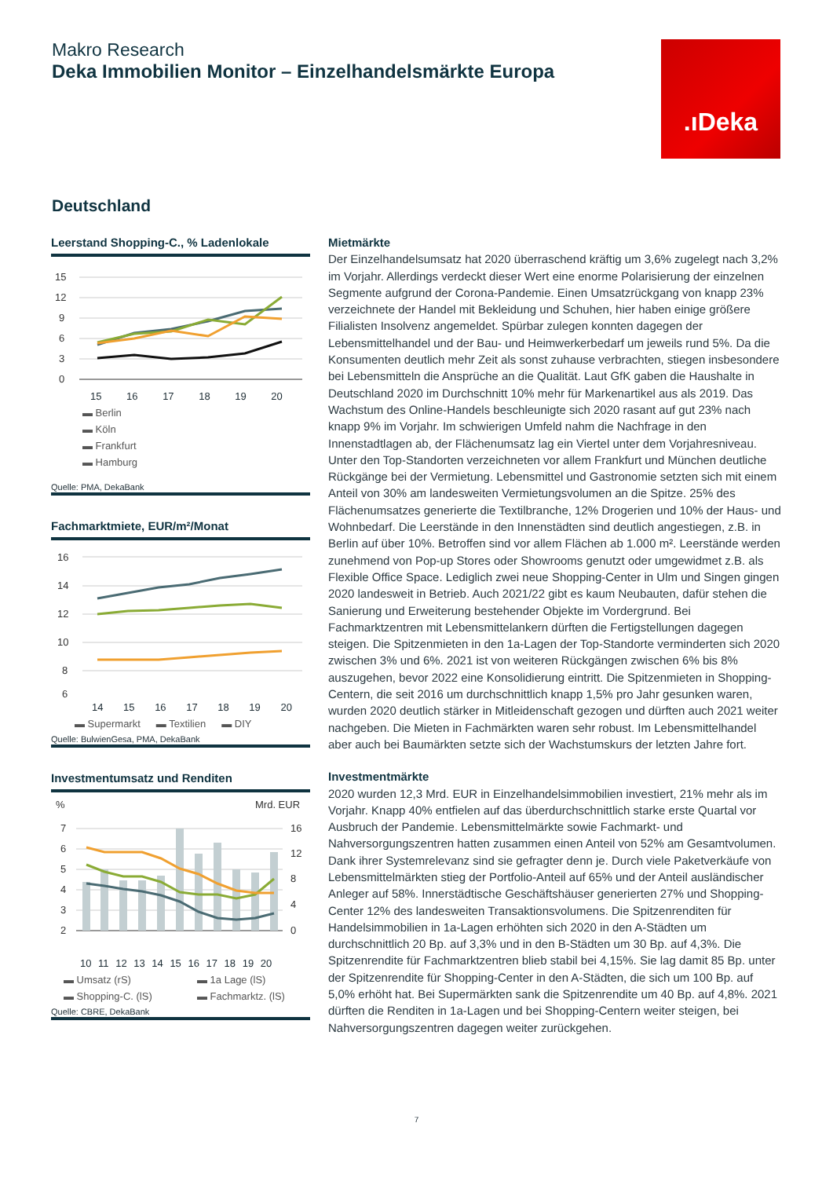Makro Research
Deka Immobilien Monitor – Einzelhandelsmärkte Europa
.ıDeka
Deutschland
Leerstand Shopping-C., % Ladenlokale
15
12
9
6
3
0
15 16 17 18 19 20
▬ Berlin ▬ Köln ▬ Frankfurt ▬ Hamburg
Quelle: PMA, DekaBank
Fachmarktmiete, EUR/m²/Monat
16
14
12
10
8
6
14 15 16 17 18 19 20
▬ Supermarkt ▬ Textilien ▬ DIY
Quelle: BulwienGesa, PMA, DekaBank
Investmentumsatz und Renditen
%
Mrd. EUR
7
6
5
4
3
2
16
12
8
4
0
10 11 12 13 14 15 16 17 18 19 20
▬ Umsatz (rS) ▬ 1a Lage (lS) ▬ Shopping-C. (lS) ▬ Fachmarktz. (lS)
Quelle: CBRE, DekaBank
Mietmärkte
Der Einzelhandelsumsatz hat 2020 überraschend kräftig um 3,6% zugelegt nach 3,2% im Vorjahr. Allerdings verdeckt dieser Wert eine enorme Polarisierung der einzelnen Segmente aufgrund der Corona-Pandemie. Einen Umsatzrückgang von knapp 23% verzeichnete der Handel mit Bekleidung und Schuhen, hier haben einige größere Filialisten Insolvenz angemeldet. Spürbar zulegen konnten dagegen der Lebensmittelhandel und der Bau- und Heimwerkerbedarf um jeweils rund 5%. Da die Konsumenten deutlich mehr Zeit als sonst zuhause verbrachten, stiegen insbesondere bei Lebensmitteln die Ansprüche an die Qualität. Laut GfK gaben die Haushalte in Deutschland 2020 im Durchschnitt 10% mehr für Markenartikel aus als 2019. Das Wachstum des Online-Handels beschleunigte sich 2020 rasant auf gut 23% nach knapp 9% im Vorjahr. Im schwierigen Umfeld nahm die Nachfrage in den Innenstadtlagen ab, der Flächenumsatz lag ein Viertel unter dem Vorjahresniveau. Unter den Top-Standorten verzeichneten vor allem Frankfurt und München deutliche Rückgänge bei der Vermietung. Lebensmittel und Gastronomie setzten sich mit einem Anteil von 30% am landesweiten Vermietungsvolumen an die Spitze. 25% des Flächenumsatzes generierte die Textilbranche, 12% Drogerien und 10% der Haus- und Wohnbedarf. Die Leerstände in den Innenstädten sind deutlich angestiegen, z.B. in Berlin auf über 10%. Betroffen sind vor allem Flächen ab 1.000 m². Leerstände werden zunehmend von Pop-up Stores oder Showrooms genutzt oder umgewidmet z.B. als Flexible Office Space. Lediglich zwei neue Shopping-Center in Ulm und Singen gingen 2020 landesweit in Betrieb. Auch 2021/22 gibt es kaum Neubauten, dafür stehen die Sanierung und Erweiterung bestehender Objekte im Vordergrund. Bei Fachmarktzentren mit Lebensmittelankern dürften die Fertigstellungen dagegen steigen. Die Spitzenmieten in den 1a-Lagen der Top-Standorte verminderten sich 2020 zwischen 3% und 6%. 2021 ist von weiteren Rückgängen zwischen 6% bis 8% auszugehen, bevor 2022 eine Konsolidierung eintritt. Die Spitzenmieten in Shopping-Centern, die seit 2016 um durchschnittlich knapp 1,5% pro Jahr gesunken waren, wurden 2020 deutlich stärker in Mitleidenschaft gezogen und dürften auch 2021 weiter nachgeben. Die Mieten in Fachmärkten waren sehr robust. Im Lebensmittelhandel aber auch bei Baumärkten setzte sich der Wachstumskurs der letzten Jahre fort.
Investmentmärkte
2020 wurden 12,3 Mrd. EUR in Einzelhandelsimmobilien investiert, 21% mehr als im Vorjahr. Knapp 40% entfielen auf das überdurchschnittlich starke erste Quartal vor Ausbruch der Pandemie. Lebensmittelmärkte sowie Fachmarkt- und Nahversorgungszentren hatten zusammen einen Anteil von 52% am Gesamtvolumen. Dank ihrer Systemrelevanz sind sie gefragter denn je. Durch viele Paketverkäufe von Lebensmittelmärkten stieg der Portfolio-Anteil auf 65% und der Anteil ausländischer Anleger auf 58%. Innerstädtische Geschäftshäuser generierten 27% und Shopping-Center 12% des landesweiten Transaktionsvolumens. Die Spitzenrenditen für Handelsimmobilien in 1a-Lagen erhöhten sich 2020 in den A-Städten um durchschnittlich 20 Bp. auf 3,3% und in den B-Städten um 30 Bp. auf 4,3%. Die Spitzenrendite für Fachmarktzentren blieb stabil bei 4,15%. Sie lag damit 85 Bp. unter der Spitzenrendite für Shopping-Center in den A-Städten, die sich um 100 Bp. auf 5,0% erhöht hat. Bei Supermärkten sank die Spitzenrendite um 40 Bp. auf 4,8%. 2021 dürften die Renditen in 1a-Lagen und bei Shopping-Centern weiter steigen, bei Nahversorgungszentren dagegen weiter zurückgehen.
7